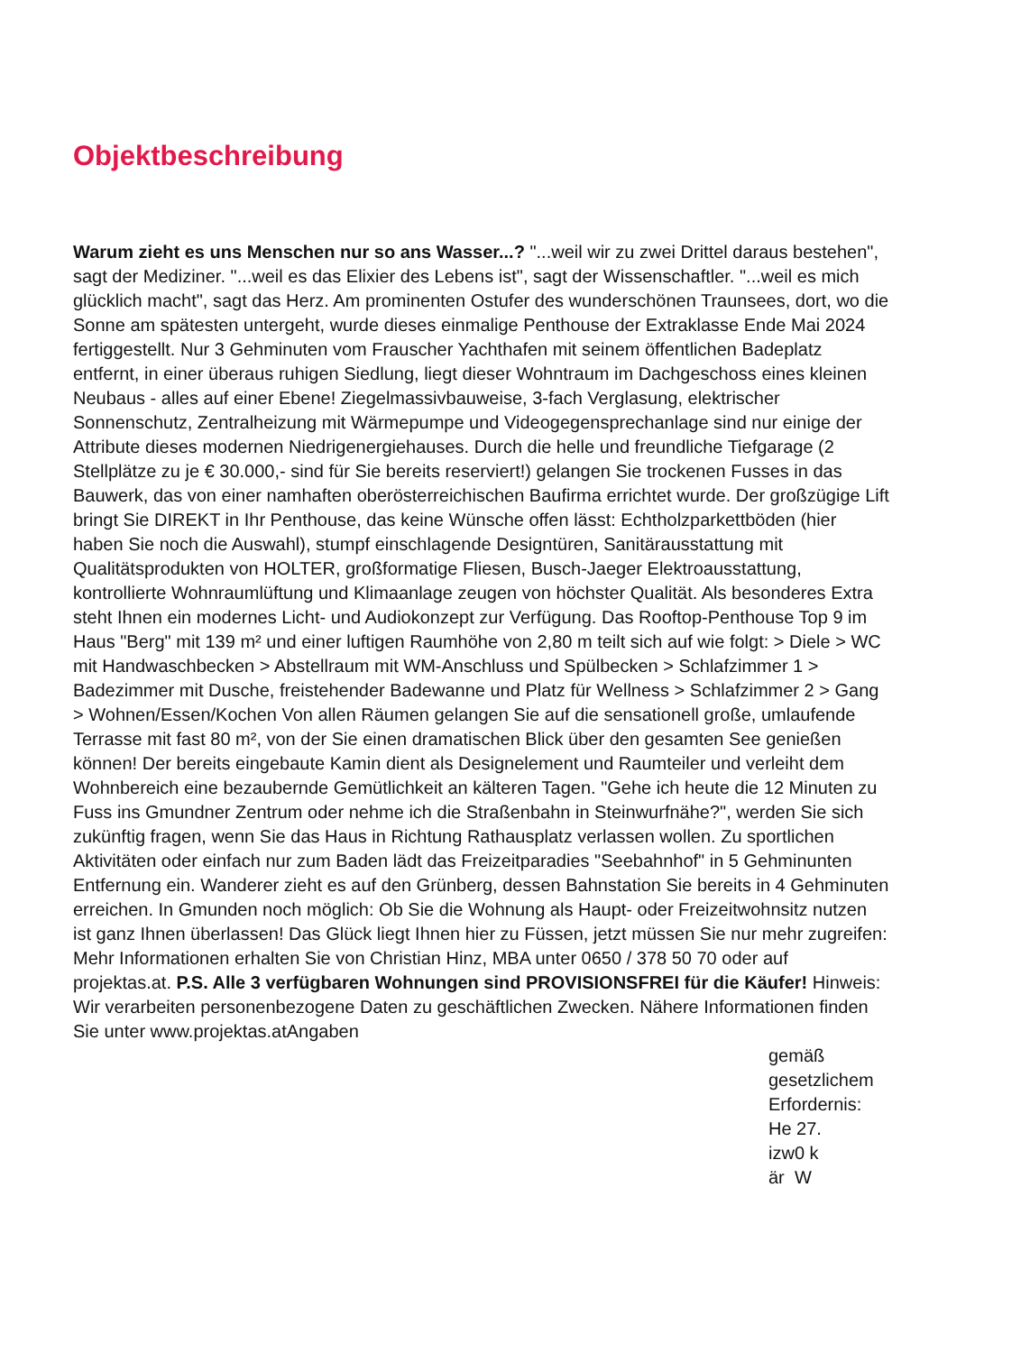Objektbeschreibung
Warum zieht es uns Menschen nur so ans Wasser...? "...weil wir zu zwei Drittel daraus bestehen", sagt der Mediziner. "...weil es das Elixier des Lebens ist", sagt der Wissenschaftler. "...weil es mich glücklich macht", sagt das Herz. Am prominenten Ostufer des wunderschönen Traunsees, dort, wo die Sonne am spätesten untergeht, wurde dieses einmalige Penthouse der Extraklasse Ende Mai 2024 fertiggestellt. Nur 3 Gehminuten vom Frauscher Yachthafen mit seinem öffentlichen Badeplatz entfernt, in einer überaus ruhigen Siedlung, liegt dieser Wohntraum im Dachgeschoss eines kleinen Neubaus - alles auf einer Ebene! Ziegelmassivbauweise, 3-fach Verglasung, elektrischer Sonnenschutz, Zentralheizung mit Wärmepumpe und Videogegensprechanlage sind nur einige der Attribute dieses modernen Niedrigenergiehauses. Durch die helle und freundliche Tiefgarage (2 Stellplätze zu je € 30.000,- sind für Sie bereits reserviert!) gelangen Sie trockenen Fusses in das Bauwerk, das von einer namhaften oberösterreichischen Baufirma errichtet wurde. Der großzügige Lift bringt Sie DIREKT in Ihr Penthouse, das keine Wünsche offen lässt: Echtholzparkettböden (hier haben Sie noch die Auswahl), stumpf einschlagende Designtüren, Sanitärausstattung mit Qualitätsprodukten von HOLTER, großformatige Fliesen, Busch-Jaeger Elektroausstattung, kontrollierte Wohnraumlüftung und Klimaanlage zeugen von höchster Qualität. Als besonderes Extra steht Ihnen ein modernes Licht- und Audiokonzept zur Verfügung. Das Rooftop-Penthouse Top 9 im Haus "Berg" mit 139 m² und einer luftigen Raumhöhe von 2,80 m teilt sich auf wie folgt: > Diele > WC mit Handwaschbecken > Abstellraum mit WM-Anschluss und Spülbecken > Schlafzimmer 1 > Badezimmer mit Dusche, freistehender Badewanne und Platz für Wellness > Schlafzimmer 2 > Gang > Wohnen/Essen/Kochen Von allen Räumen gelangen Sie auf die sensationell große, umlaufende Terrasse mit fast 80 m², von der Sie einen dramatischen Blick über den gesamten See genießen können! Der bereits eingebaute Kamin dient als Designelement und Raumteiler und verleiht dem Wohnbereich eine bezaubernde Gemütlichkeit an kälteren Tagen. "Gehe ich heute die 12 Minuten zu Fuss ins Gmundner Zentrum oder nehme ich die Straßenbahn in Steinwurfnähe?", werden Sie sich zukünftig fragen, wenn Sie das Haus in Richtung Rathausplatz verlassen wollen. Zu sportlichen Aktivitäten oder einfach nur zum Baden lädt das Freizeitparadies "Seebahnhof" in 5 Gehminunten Entfernung ein. Wanderer zieht es auf den Grünberg, dessen Bahnstation Sie bereits in 4 Gehminuten erreichen. In Gmunden noch möglich: Ob Sie die Wohnung als Haupt- oder Freizeitwohnsitz nutzen ist ganz Ihnen überlassen! Das Glück liegt Ihnen hier zu Füssen, jetzt müssen Sie nur mehr zugreifen: Mehr Informationen erhalten Sie von Christian Hinz, MBA unter 0650 / 378 50 70 oder auf projektas.at. P.S. Alle 3 verfügbaren Wohnungen sind PROVISIONSFREI für die Käufer! Hinweis: Wir verarbeiten personenbezogene Daten zu geschäftlichen Zwecken. Nähere Informationen finden Sie unter www.projektas.atAngaben
gemäß
gesetzlichem
Erfordernis:
He 27.
izw0 k
är W